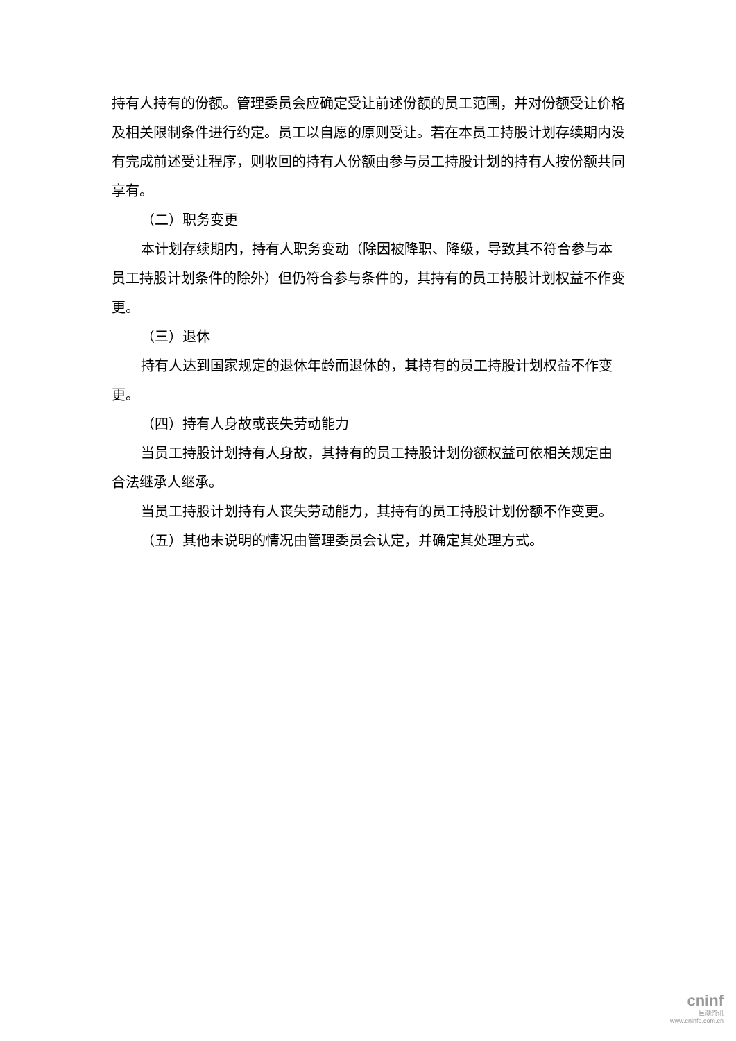持有人持有的份额。管理委员会应确定受让前述份额的员工范围，并对份额受让价格及相关限制条件进行约定。员工以自愿的原则受让。若在本员工持股计划存续期内没有完成前述受让程序，则收回的持有人份额由参与员工持股计划的持有人按份额共同享有。
（二）职务变更
本计划存续期内，持有人职务变动（除因被降职、降级，导致其不符合参与本员工持股计划条件的除外）但仍符合参与条件的，其持有的员工持股计划权益不作变更。
（三）退休
持有人达到国家规定的退休年龄而退休的，其持有的员工持股计划权益不作变更。
（四）持有人身故或丧失劳动能力
当员工持股计划持有人身故，其持有的员工持股计划份额权益可依相关规定由合法继承人继承。
当员工持股计划持有人丧失劳动能力，其持有的员工持股计划份额不作变更。
（五）其他未说明的情况由管理委员会认定，并确定其处理方式。
cninf
巨潮资讯
www.cninfo.com.cn